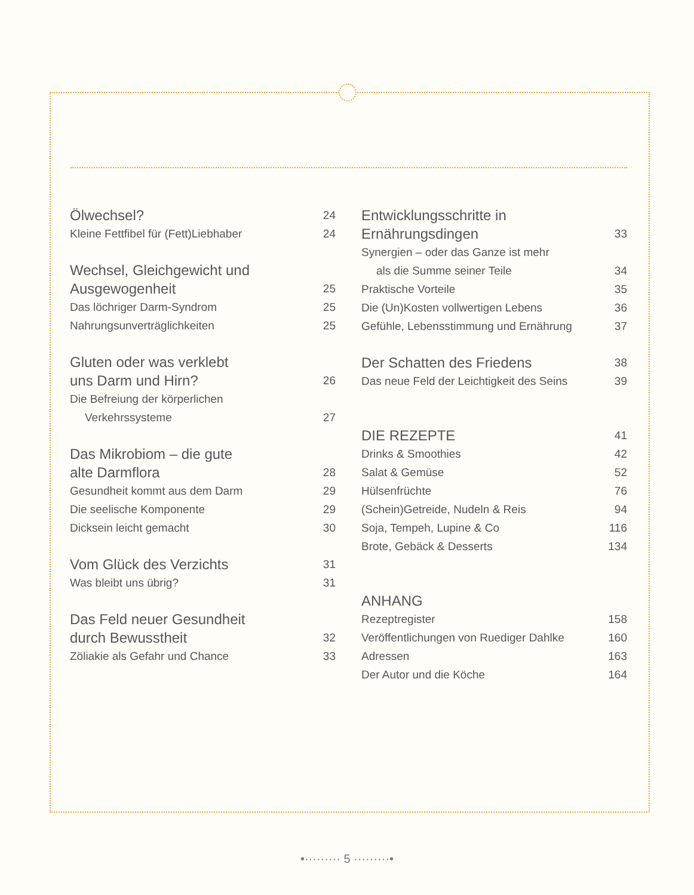Ölwechsel? 24
Kleine Fettfibel für (Fett)Liebhaber 24
Wechsel, Gleichgewicht und
Ausgewogenheit 25
Das löchriger Darm-Syndrom 25
Nahrungsunverträglichkeiten 25
Gluten oder was verklebt
uns Darm und Hirn? 26
Die Befreiung der körperlichen
Verkehrssysteme 27
Das Mikrobiom – die gute
alte Darmflora 28
Gesundheit kommt aus dem Darm 29
Die seelische Komponente 29
Dicksein leicht gemacht 30
Vom Glück des Verzichts 31
Was bleibt uns übrig? 31
Das Feld neuer Gesundheit
durch Bewusstheit 32
Zöliakie als Gefahr und Chance 33
Entwicklungsschritte in
Ernährungsdingen 33
Synergien – oder das Ganze ist mehr
als die Summe seiner Teile 34
Praktische Vorteile 35
Die (Un)Kosten vollwertigen Lebens 36
Gefühle, Lebensstimmung und Ernährung 37
Der Schatten des Friedens 38
Das neue Feld der Leichtigkeit des Seins 39
DIE REZEPTE 41
Drinks & Smoothies 42
Salat & Gemüse 52
Hülsenfrüchte 76
(Schein)Getreide, Nudeln & Reis 94
Soja, Tempeh, Lupine & Co 116
Brote, Gebäck & Desserts 134
ANHANG
Rezeptregister 158
Veröffentlichungen von Ruediger Dahlke 160
Adressen 163
Der Autor und die Köche 164
•········· 5 ·········•